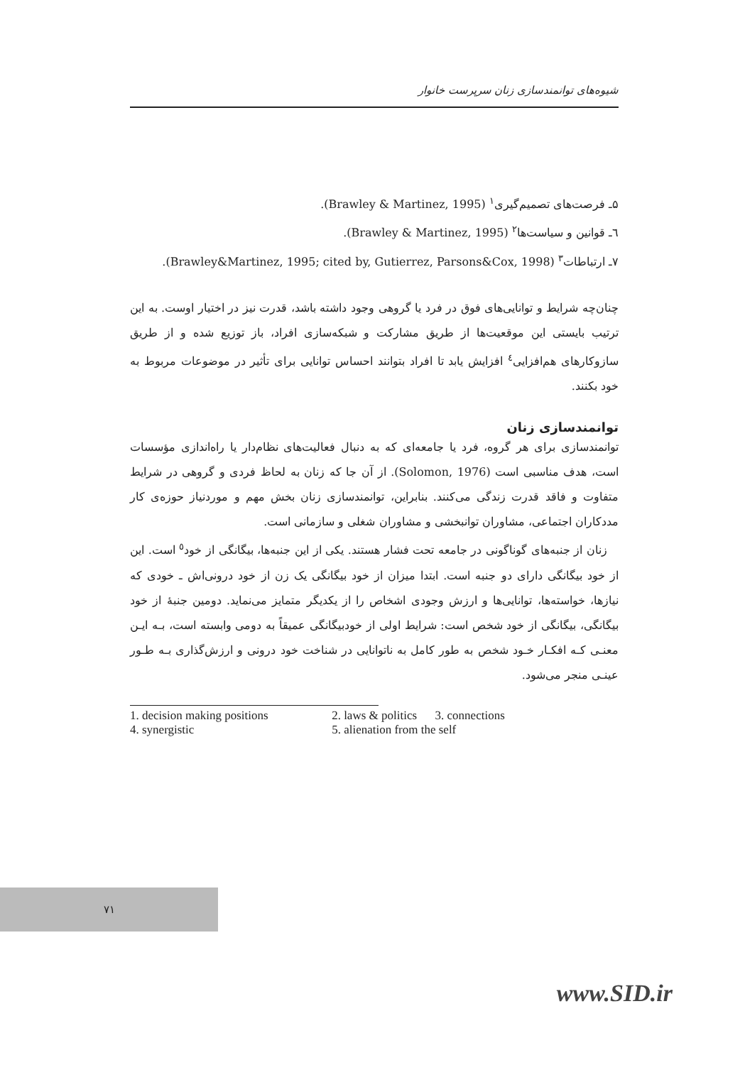شیوه‌های توانمندسازی زنان سرپرست خانوار
۵ـ فرصت‌های تصمیم‌گیری<sup>۱</sup> (Brawley & Martinez, 1995).
٦ـ قوانین و سیاست‌ها<sup>۲</sup> (Brawley & Martinez, 1995).
۷ـ ارتباطات<sup>۳</sup> (Brawley&Martinez, 1995; cited by, Gutierrez, Parsons&Cox, 1998).
چنان‌چه شرایط و توانایی‌های فوق در فرد یا گروهی وجود داشته باشد، قدرت نیز در اختیار اوست. به این ترتیب بایستی این موقعیت‌ها از طریق مشارکت و شبکه‌سازی افراد، باز توزیع شده و از طریق سازوکارهای هم‌افزایی<sup>٤</sup> افزایش یابد تا افراد بتوانند احساس توانایی برای تأثیر در موضوعات مربوط به خود بکنند.
توانمندسازی زنان
توانمندسازی برای هر گروه، فرد یا جامعه‌ای که به دنبال فعالیت‌های نظام‌دار یا راه‌اندازی مؤسسات است، هدف مناسبی است (Solomon, 1976). از آن جا که زنان به لحاظ فردی و گروهی در شرایط متفاوت و فاقد قدرت زندگی می‌کنند. بنابراین، توانمندسازی زنان بخش مهم و موردنیاز حوزه‌ی کار مددکاران اجتماعی، مشاوران توانبخشی و مشاوران شغلی و سازمانی است.
زنان از جنبه‌های گوناگونی در جامعه تحت فشار هستند. یکی از این جنبه‌ها، بیگانگی از خود<sup>٥</sup> است. این از خود بیگانگی دارای دو جنبه است. ابتدا میزان از خود بیگانگی یک زن از خود درونی‌اش ـ خودی که نیازها، خواسته‌ها، توانایی‌ها و ارزش وجودی اشخاص را از یکدیگر متمایز می‌نماید. دومین جنبهٔ از خود بیگانگی، بیگانگی از خود شخص است: شرایط اولی از خودبیگانگی عمیقاً به دومی وابسته است، بـه ایـن معنـی کـه افکـار خـود شخص به طور کامل به ناتوانایی در شناخت خود درونی و ارزش‌گذاری بـه طـور عینـی منجر می‌شود.
| 1. decision making positions | 2. laws & politics 3. connections |
| 4. synergistic | 5. alienation from the self |
۷۱
www.SID.ir